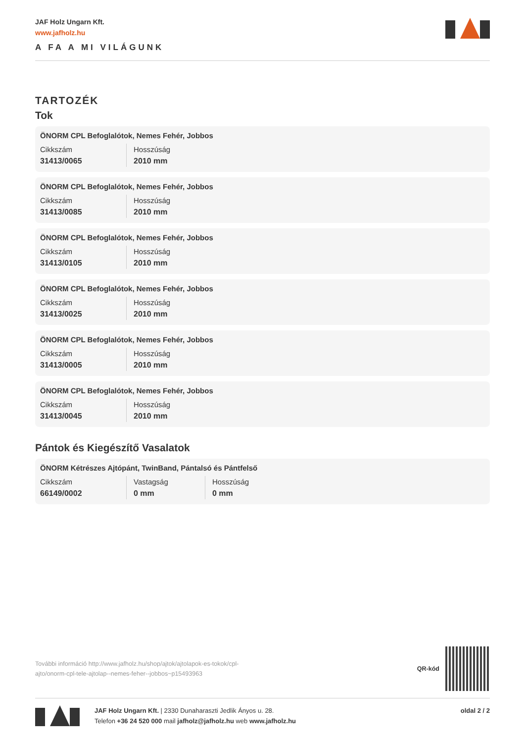JAF Holz Ungarn Kft.
www.jafholz.hu
A FA A MI VILÁGUNK
TARTOZÉK
Tok
ÖNORM CPL Befoglalótok, Nemes Fehér, Jobbos
| Cikkszám | Hosszúság |
| 31413/0065 | 2010 mm |
ÖNORM CPL Befoglalótok, Nemes Fehér, Jobbos
| Cikkszám | Hosszúság |
| 31413/0085 | 2010 mm |
ÖNORM CPL Befoglalótok, Nemes Fehér, Jobbos
| Cikkszám | Hosszúság |
| 31413/0105 | 2010 mm |
ÖNORM CPL Befoglalótok, Nemes Fehér, Jobbos
| Cikkszám | Hosszúság |
| 31413/0025 | 2010 mm |
ÖNORM CPL Befoglalótok, Nemes Fehér, Jobbos
| Cikkszám | Hosszúság |
| 31413/0005 | 2010 mm |
ÖNORM CPL Befoglalótok, Nemes Fehér, Jobbos
| Cikkszám | Hosszúság |
| 31413/0045 | 2010 mm |
Pántok és Kiegészítő Vasalatok
ÖNORM Kétrészes Ajtópánt, TwinBand, Pántalsó és Pántfelső
| Cikkszám | Vastagság | Hosszúság |
| 66149/0002 | 0 mm | 0 mm |
További információ http://www.jafholz.hu/shop/ajtok/ajtolapok-es-tokok/cpl-
ajto/onorm-cpl-tele-ajtolap--nemes-feher--jobbos~p15493963
QR-kód
JAF Holz Ungarn Kft. | 2330 Dunaharaszti Jedlik Ányos u. 28.
Telefon +36 24 520 000 mail jafholz@jafholz.hu web www.jafholz.hu
oldal 2 / 2